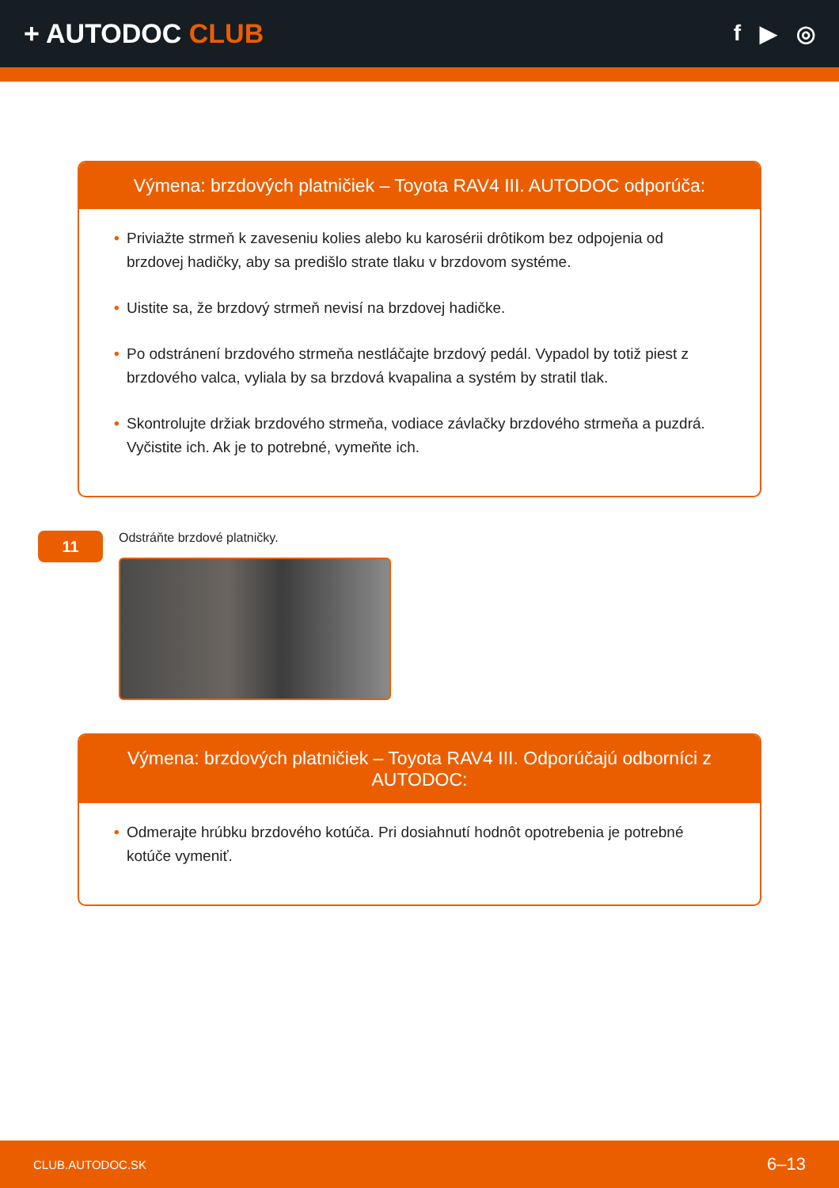+ AUTODOC CLUB
f ▶ ◎
Výmena: brzdových platničiek – Toyota RAV4 III. AUTODOC odporúča:
• Priviažte strmeň k zaveseniu kolies alebo ku karosérii drôtikom bez odpojenia od brzdovej hadičky, aby sa predišlo strate tlaku v brzdovom systéme.
• Uistite sa, že brzdový strmeň nevisí na brzdovej hadičke.
• Po odstránení brzdového strmeňa nestláčajte brzdový pedál. Vypadol by totiž piest z brzdového valca, vyliala by sa brzdová kvapalina a systém by stratil tlak.
• Skontrolujte držiak brzdového strmeňa, vodiace závlačky brzdového strmeňa a puzdrá. Vyčistite ich. Ak je to potrebné, vymeňte ich.
11
Odstráňte brzdové platničky.
Výmena: brzdových platničiek – Toyota RAV4 III. Odporúčajú odborníci z AUTODOC:
• Odmerajte hrúbku brzdového kotúča. Pri dosiahnutí hodnôt opotrebenia je potrebné kotúče vymeniť.
CLUB.AUTODOC.SK 6–13